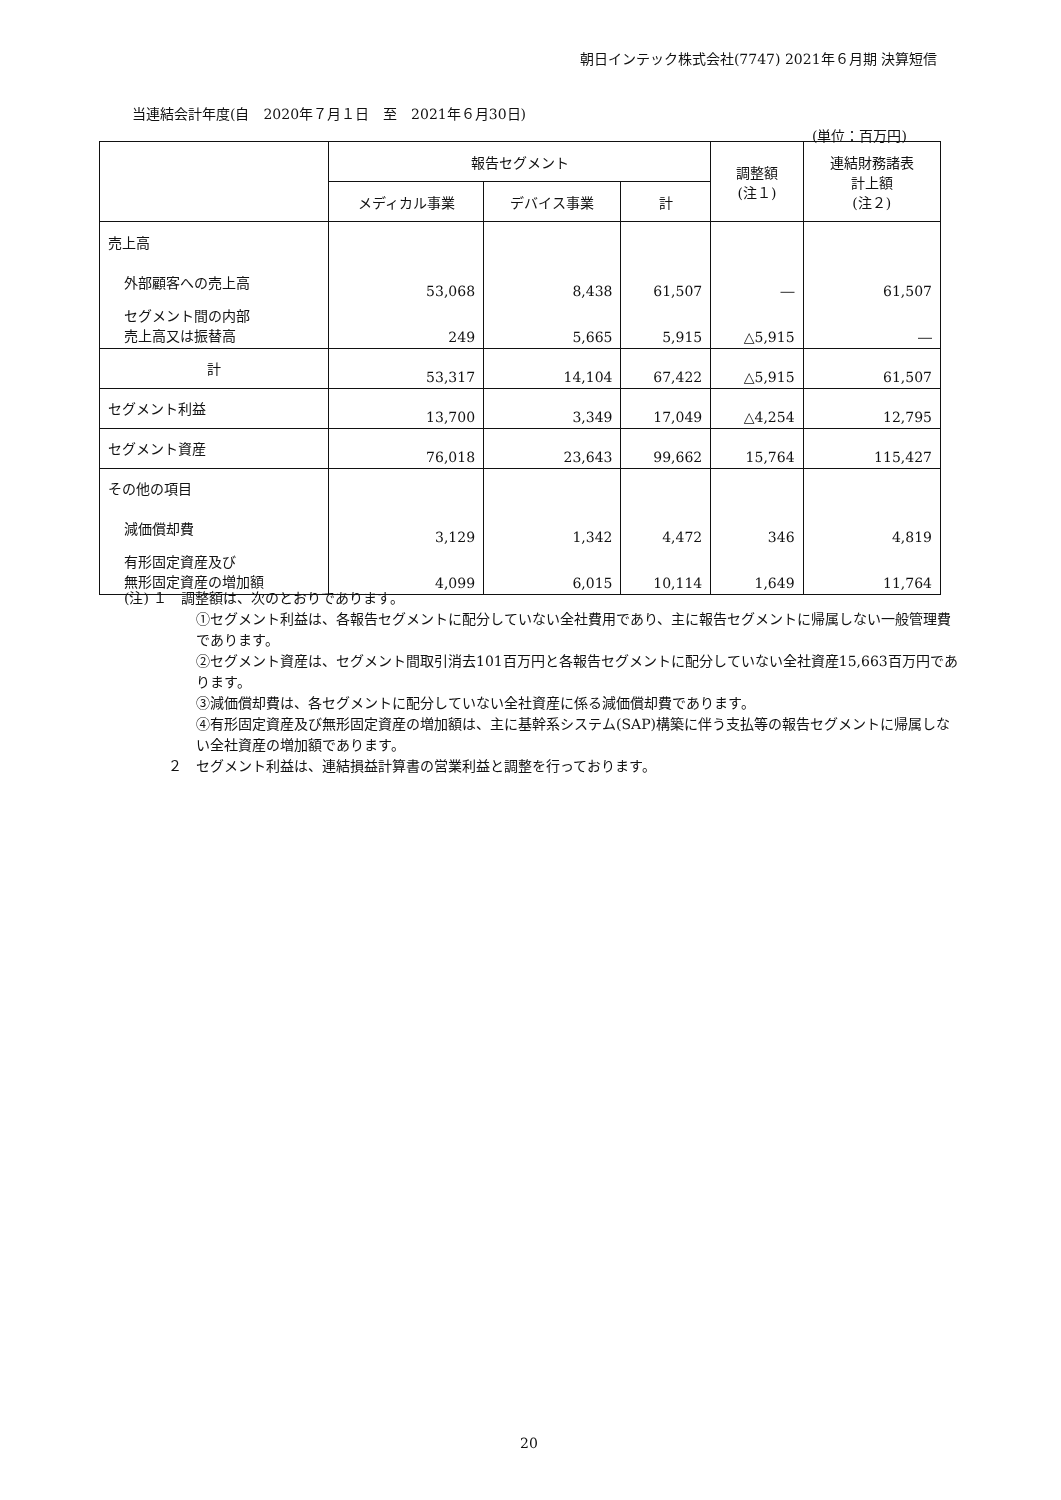朝日インテック株式会社(7747) 2021年６月期 決算短信
当連結会計年度(自　2020年７月１日　至　2021年６月30日)
(単位：百万円)
| | 報告セグメント | | | 調整額 (注１) | 連結財務諸表 計上額 (注２) |
| --- | --- | --- | --- | --- | --- |
| | メディカル事業 | デバイス事業 | 計 | | |
| 売上高 | | | | | |
| 外部顧客への売上高 | 53,068 | 8,438 | 61,507 | ― | 61,507 |
| セグメント間の内部 売上高又は振替高 | 249 | 5,665 | 5,915 | △5,915 | ― |
| 計 | 53,317 | 14,104 | 67,422 | △5,915 | 61,507 |
| セグメント利益 | 13,700 | 3,349 | 17,049 | △4,254 | 12,795 |
| セグメント資産 | 76,018 | 23,643 | 99,662 | 15,764 | 115,427 |
| その他の項目 | | | | | |
| 減価償却費 | 3,129 | 1,342 | 4,472 | 346 | 4,819 |
| 有形固定資産及び 無形固定資産の増加額 | 4,099 | 6,015 | 10,114 | 1,649 | 11,764 |
(注) １　調整額は、次のとおりであります。
①セグメント利益は、各報告セグメントに配分していない全社費用であり、主に報告セグメントに帰属しない一般管理費であります。
②セグメント資産は、セグメント間取引消去101百万円と各報告セグメントに配分していない全社資産15,663百万円であります。
③減価償却費は、各セグメントに配分していない全社資産に係る減価償却費であります。
④有形固定資産及び無形固定資産の増加額は、主に基幹系システム(SAP)構築に伴う支払等の報告セグメントに帰属しない全社資産の増加額であります。
２　セグメント利益は、連結損益計算書の営業利益と調整を行っております。
20